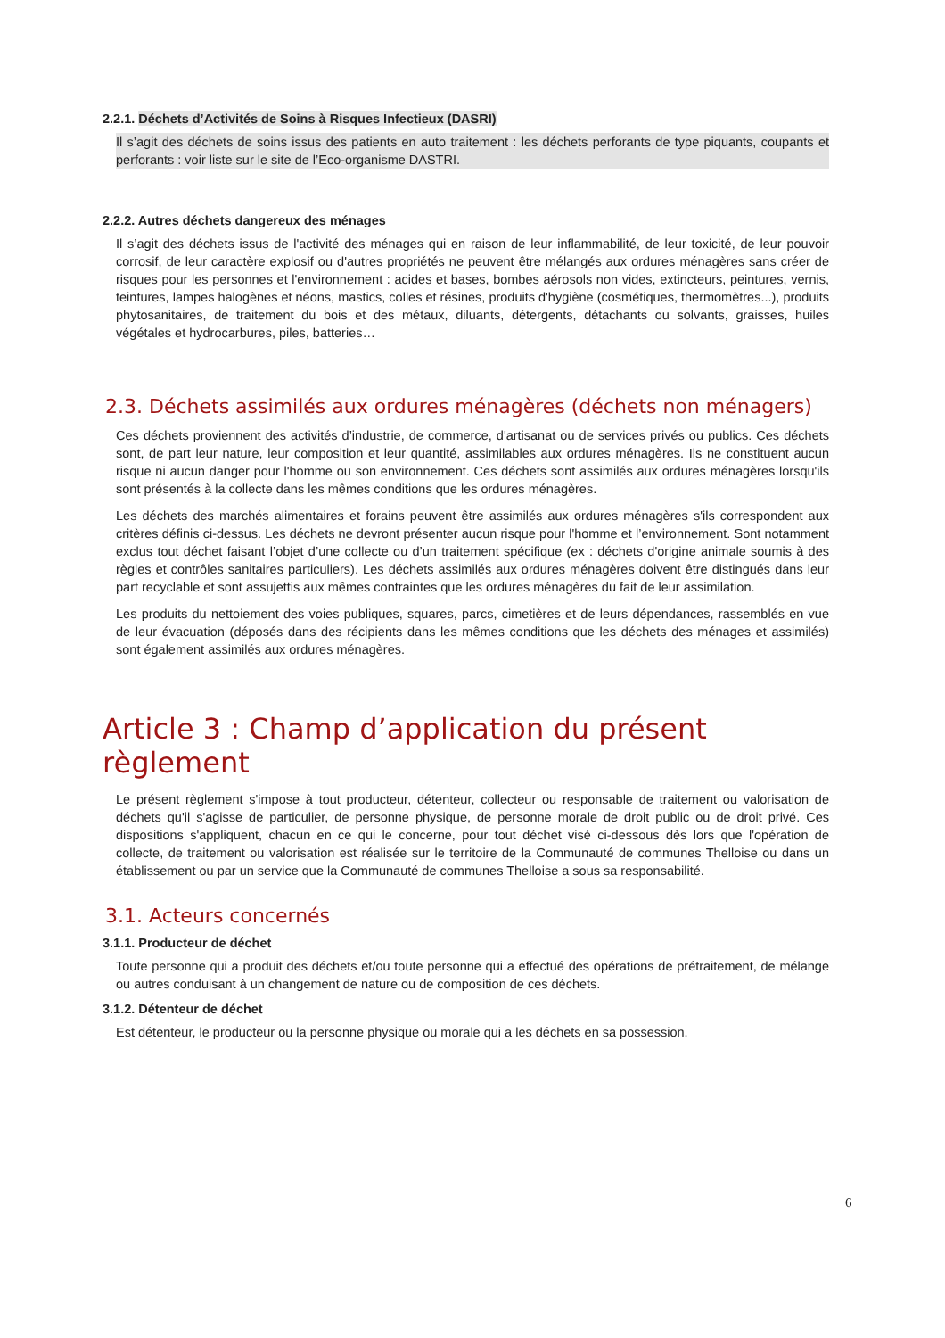2.2.1. Déchets d’Activités de Soins à Risques Infectieux (DASRI)
Il s’agit des déchets de soins issus des patients en auto traitement : les déchets perforants de type piquants, coupants et perforants : voir liste sur le site de l’Eco-organisme DASTRI.
2.2.2. Autres déchets dangereux des ménages
Il s’agit des déchets issus de l'activité des ménages qui en raison de leur inflammabilité, de leur toxicité, de leur pouvoir corrosif, de leur caractère explosif ou d'autres propriétés ne peuvent être mélangés aux ordures ménagères sans créer de risques pour les personnes et l'environnement : acides et bases, bombes aérosols non vides, extincteurs, peintures, vernis, teintures, lampes halogènes et néons, mastics, colles et résines, produits d'hygiène (cosmétiques, thermomètres...), produits phytosanitaires, de traitement du bois et des métaux, diluants, détergents, détachants ou solvants, graisses, huiles végétales et hydrocarbures, piles, batteries…
2.3. Déchets assimilés aux ordures ménagères (déchets non ménagers)
Ces déchets proviennent des activités d’industrie, de commerce, d'artisanat ou de services privés ou publics. Ces déchets sont, de part leur nature, leur composition et leur quantité, assimilables aux ordures ménagères. Ils ne constituent aucun risque ni aucun danger pour l'homme ou son environnement. Ces déchets sont assimilés aux ordures ménagères lorsqu'ils sont présentés à la collecte dans les mêmes conditions que les ordures ménagères.
Les déchets des marchés alimentaires et forains peuvent être assimilés aux ordures ménagères s'ils correspondent aux critères définis ci-dessus. Les déchets ne devront présenter aucun risque pour l'homme et l’environnement. Sont notamment exclus tout déchet faisant l’objet d’une collecte ou d’un traitement spécifique (ex : déchets d'origine animale soumis à des règles et contrôles sanitaires particuliers). Les déchets assimilés aux ordures ménagères doivent être distingués dans leur part recyclable et sont assujettis aux mêmes contraintes que les ordures ménagères du fait de leur assimilation.
Les produits du nettoiement des voies publiques, squares, parcs, cimetières et de leurs dépendances, rassemblés en vue de leur évacuation (déposés dans des récipients dans les mêmes conditions que les déchets des ménages et assimilés) sont également assimilés aux ordures ménagères.
Article 3 : Champ d’application du présent règlement
Le présent règlement s'impose à tout producteur, détenteur, collecteur ou responsable de traitement ou valorisation de déchets qu'il s'agisse de particulier, de personne physique, de personne morale de droit public ou de droit privé. Ces dispositions s'appliquent, chacun en ce qui le concerne, pour tout déchet visé ci-dessous dès lors que l'opération de collecte, de traitement ou valorisation est réalisée sur le territoire de la Communauté de communes Thelloise ou dans un établissement ou par un service que la Communauté de communes Thelloise a sous sa responsabilité.
3.1. Acteurs concernés
3.1.1. Producteur de déchet
Toute personne qui a produit des déchets et/ou toute personne qui a effectué des opérations de prétraitement, de mélange ou autres conduisant à un changement de nature ou de composition de ces déchets.
3.1.2. Détenteur de déchet
Est détenteur, le producteur ou la personne physique ou morale qui a les déchets en sa possession.
6